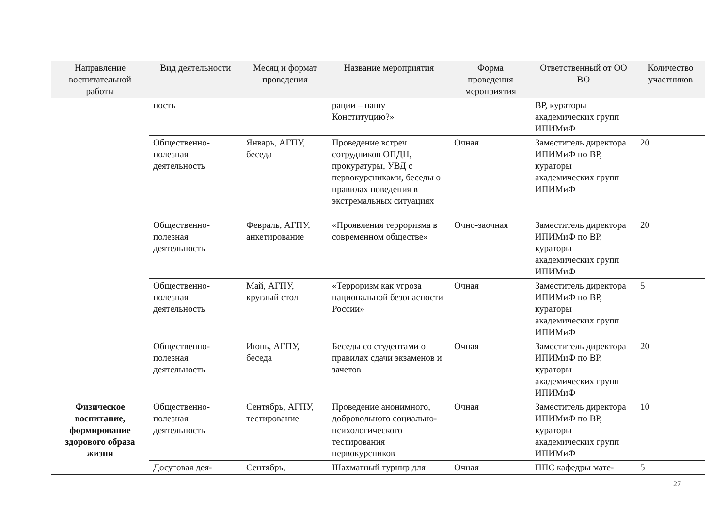| Направление воспитательной работы | Вид деятельности | Месяц и формат проведения | Название мероприятия | Форма проведения мероприятия | Ответственный от ОО ВО | Количество участников |
| --- | --- | --- | --- | --- | --- | --- |
| | ность | | рации – нашу Конституцию?» | | ВР, кураторы академических групп ИПИМиФ | |
| | Общественно-полезная деятельность | Январь, АГПУ, беседа | Проведение встреч сотрудников ОПДН, прокуратуры, УВД с первокурсниками, беседы о правилах поведения в экстремальных ситуациях | Очная | Заместитель директора ИПИМиФ по ВР, кураторы академических групп ИПИМиФ | 20 |
| | Общественно-полезная деятельность | Февраль, АГПУ, анкетирование | «Проявления терроризма в современном обществе» | Очно-заочная | Заместитель директора ИПИМиФ по ВР, кураторы академических групп ИПИМиФ | 20 |
| | Общественно-полезная деятельность | Май, АГПУ, круглый стол | «Терроризм как угроза национальной безопасности России» | Очная | Заместитель директора ИПИМиФ по ВР, кураторы академических групп ИПИМиФ | 5 |
| | Общественно-полезная деятельность | Июнь, АГПУ, беседа | Беседы со студентами о правилах сдачи экзаменов и зачетов | Очная | Заместитель директора ИПИМиФ по ВР, кураторы академических групп ИПИМиФ | 20 |
| Физическое воспитание, формирование здорового образа жизни | Общественно-полезная деятельность | Сентябрь, АГПУ, тестирование | Проведение анонимного, добровольного социально-психологического тестирования первокурсников | Очная | Заместитель директора ИПИМиФ по ВР, кураторы академических групп ИПИМиФ | 10 |
| | Досуговая дея- | Сентябрь, | Шахматный турнир для | Очная | ППС кафедры мате- | 5 |
27